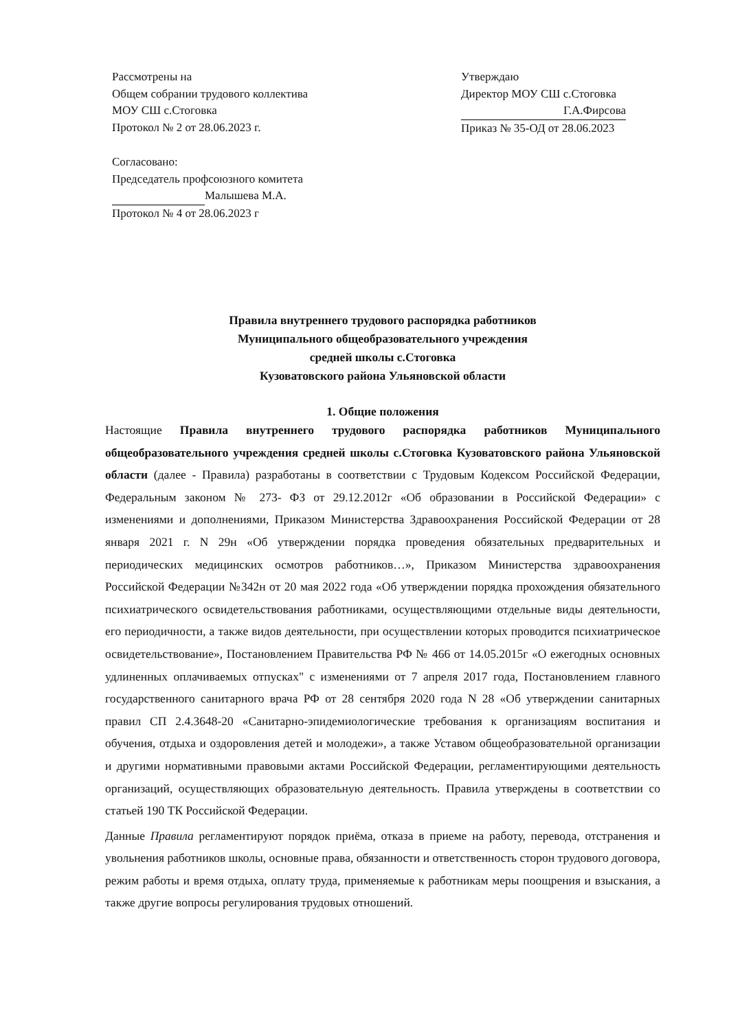Рассмотрены на
Общем собрании трудового коллектива
МОУ СШ с.Стоговка
Протокол № 2 от 28.06.2023 г.
Утверждаю
Директор МОУ СШ с.Стоговка
Г.А.Фирсова
Приказ № 35-ОД от 28.06.2023
Согласовано:
Председатель профсоюзного комитета
Малышева М.А.
Протокол № 4 от 28.06.2023 г
Правила внутреннего трудового распорядка работников
Муниципального общеобразовательного учреждения
средней школы с.Стоговка
Кузоватовского района Ульяновской области
1. Общие положения
Настоящие Правила внутреннего трудового распорядка работников Муниципального общеобразовательного учреждения средней школы с.Стоговка Кузоватовского района Ульяновской области (далее - Правила) разработаны в соответствии с Трудовым Кодексом Российской Федерации, Федеральным законом № 273- ФЗ от 29.12.2012г «Об образовании в Российской Федерации» с изменениями и дополнениями, Приказом Министерства Здравоохранения Российской Федерации от 28 января 2021 г. N 29н «Об утверждении порядка проведения обязательных предварительных и периодических медицинских осмотров работников…», Приказом Министерства здравоохранения Российской Федерации №342н от 20 мая 2022 года «Об утверждении порядка прохождения обязательного психиатрического освидетельствования работниками, осуществляющими отдельные виды деятельности, его периодичности, а также видов деятельности, при осуществлении которых проводится психиатрическое освидетельствование», Постановлением Правительства РФ № 466 от 14.05.2015г «О ежегодных основных удлиненных оплачиваемых отпусках" с изменениями от 7 апреля 2017 года, Постановлением главного государственного санитарного врача РФ от 28 сентября 2020 года N 28 «Об утверждении санитарных правил СП 2.4.3648-20 «Санитарно-эпидемиологические требования к организациям воспитания и обучения, отдыха и оздоровления детей и молодежи», а также Уставом общеобразовательной организации и другими нормативными правовыми актами Российской Федерации, регламентирующими деятельность организаций, осуществляющих образовательную деятельность. Правила утверждены в соответствии со статьей 190 ТК Российской Федерации.
Данные Правила регламентируют порядок приёма, отказа в приеме на работу, перевода, отстранения и увольнения работников школы, основные права, обязанности и ответственность сторон трудового договора, режим работы и время отдыха, оплату труда, применяемые к работникам меры поощрения и взыскания, а также другие вопросы регулирования трудовых отношений.